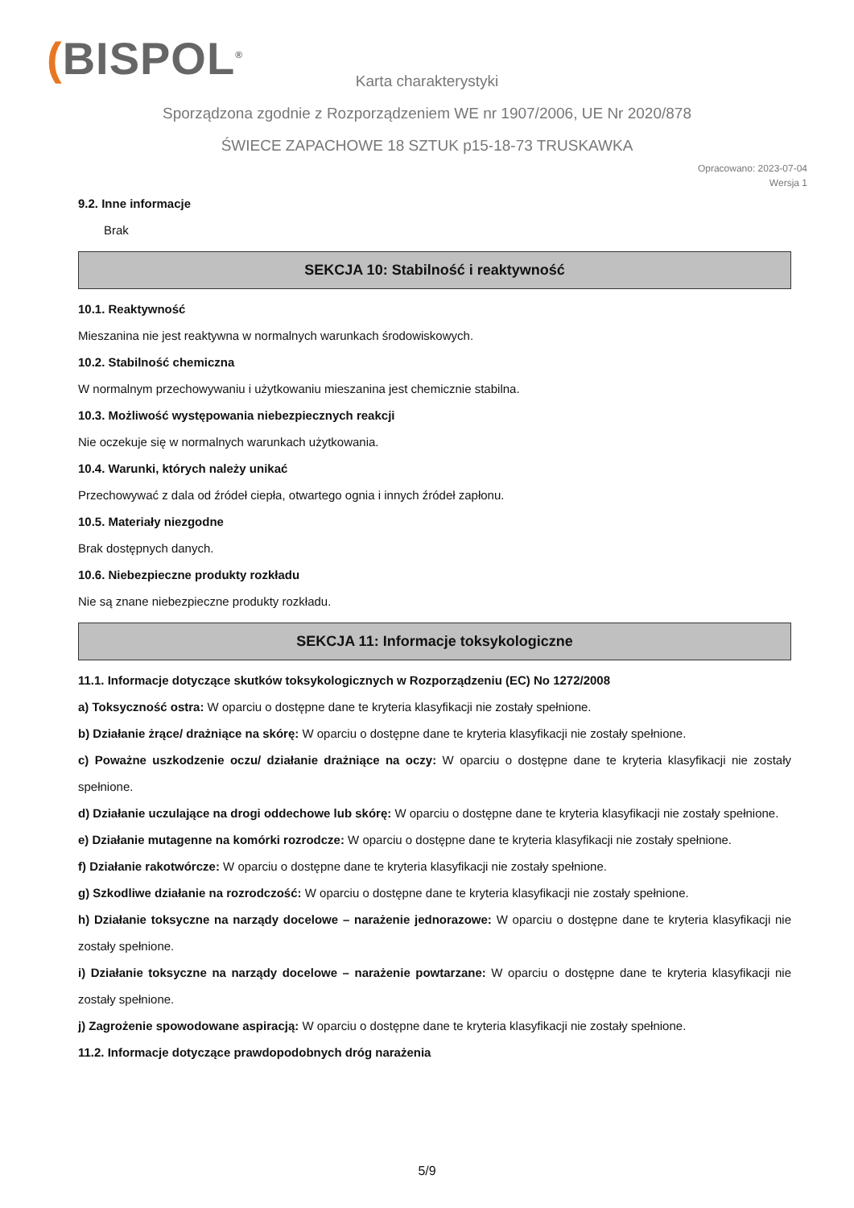(BISPOL<sup>®</sup>
Karta charakterystyki
Sporządzona zgodnie z Rozporządzeniem WE nr 1907/2006, UE Nr 2020/878
ŚWIECE ZAPACHOWE 18 SZTUK p15-18-73 TRUSKAWKA
Opracowano: 2023-07-04
Wersja 1
9.2. Inne informacje
Brak
SEKCJA 10: Stabilność i reaktywność
10.1. Reaktywność
Mieszanina nie jest reaktywna w normalnych warunkach środowiskowych.
10.2. Stabilność chemiczna
W normalnym przechowywaniu i użytkowaniu mieszanina jest chemicznie stabilna.
10.3. Możliwość występowania niebezpiecznych reakcji
Nie oczekuje się w normalnych warunkach użytkowania.
10.4. Warunki, których należy unikać
Przechowywać z dala od źródeł ciepła, otwartego ognia i innych źródeł zapłonu.
10.5. Materiały niezgodne
Brak dostępnych danych.
10.6. Niebezpieczne produkty rozkładu
Nie są znane niebezpieczne produkty rozkładu.
SEKCJA 11: Informacje toksykologiczne
11.1. Informacje dotyczące skutków toksykologicznych w Rozporządzeniu (EC) No 1272/2008
a) Toksyczność ostra: W oparciu o dostępne dane te kryteria klasyfikacji nie zostały spełnione.
b) Działanie żrące/ drażniące na skórę: W oparciu o dostępne dane te kryteria klasyfikacji nie zostały spełnione.
c) Poważne uszkodzenie oczu/ działanie drażniące na oczy: W oparciu o dostępne dane te kryteria klasyfikacji nie zostały spełnione.
d) Działanie uczulające na drogi oddechowe lub skórę: W oparciu o dostępne dane te kryteria klasyfikacji nie zostały spełnione.
e) Działanie mutagenne na komórki rozrodcze: W oparciu o dostępne dane te kryteria klasyfikacji nie zostały spełnione.
f) Działanie rakotwórcze: W oparciu o dostępne dane te kryteria klasyfikacji nie zostały spełnione.
g) Szkodliwe działanie na rozrodczość: W oparciu o dostępne dane te kryteria klasyfikacji nie zostały spełnione.
h) Działanie toksyczne na narządy docelowe – narażenie jednorazowe: W oparciu o dostępne dane te kryteria klasyfikacji nie zostały spełnione.
i) Działanie toksyczne na narządy docelowe – narażenie powtarzane: W oparciu o dostępne dane te kryteria klasyfikacji nie zostały spełnione.
j) Zagrożenie spowodowane aspiracją: W oparciu o dostępne dane te kryteria klasyfikacji nie zostały spełnione.
11.2. Informacje dotyczące prawdopodobnych dróg narażenia
5/9